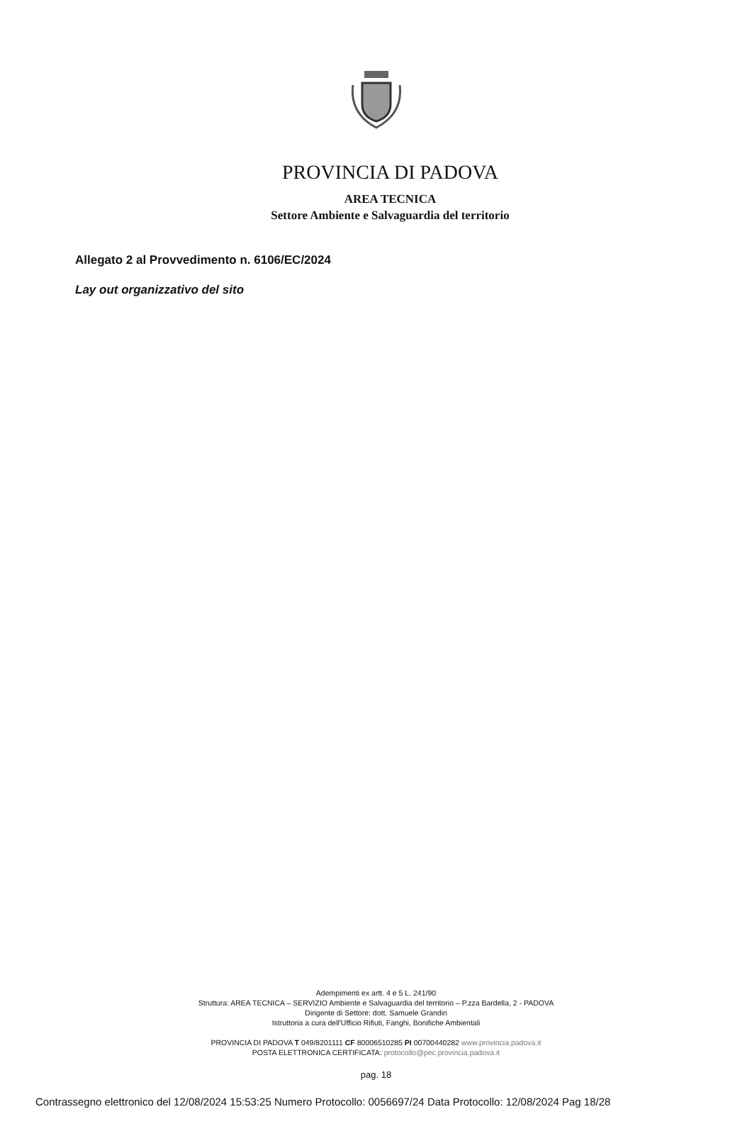PROVINCIA DI PADOVA
AREA TECNICA
Settore Ambiente e Salvaguardia del territorio
Allegato 2 al Provvedimento n. 6106/EC/2024
Lay out organizzativo del sito
Adempimenti ex artt. 4 e 5 L. 241/90
Struttura: AREA TECNICA – SERVIZIO Ambiente e Salvaguardia del territorio – P.zza Bardella, 2 - PADOVA
Dirigente di Settore: dott. Samuele Grandin
Istruttoria a cura dell'Ufficio Rifiuti, Fanghi, Bonifiche Ambientali
PROVINCIA DI PADOVA T 049/8201111 CF 80006510285 PI 00700440282 www.provincia.padova.it
POSTA ELETTRONICA CERTIFICATA: protocollo@pec.provincia.padova.it
pag. 18
Contrassegno elettronico del 12/08/2024 15:53:25 Numero Protocollo: 0056697/24 Data Protocollo: 12/08/2024 Pag 18/28